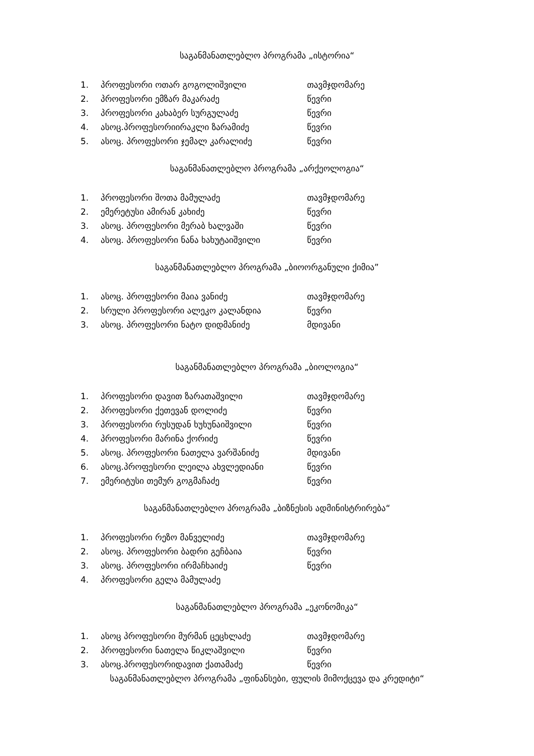საგანმანათლებლო პროგრამა „ისტორია“
1. პროფესორი ოთარ გოგოლიშვილი თავმჯდომარე
2. პროფესორი ემზარ მაკარაძე წევრი
3. პროფესორი კახაბერ სურგულაძე წევრი
4. ასოც.პროფესორიირაკლი ზარამიძე წევრი
5. ასოც. პროფესორი ჯემალ კარალიძე წევრი
საგანმანათლებლო პროგრამა „არქეოლოგია“
1. პროფესორი შოთა მამულაძე თავმჯდომარე
2. ემერეტუსი ამირან კახიძე წევრი
3. ასოც. პროფესორი მერაბ ხალვაში წევრი
4. ასოც. პროფესორი ნანა ხახუტაიშვილი წევრი
საგანმანათლებლო პროგრამა „ბიოორგანული ქიმია”
1. ასოც. პროფესორი მაია ვანიძე თავმჯდომარე
2. სრული პროფესორი ალეკო კალანდია წევრი
3. ასოც. პროფესორი ნატო დიდმანიძე მდივანი
საგანმანათლებლო პროგრამა „ბიოლოგია“
1. პროფესორი დავით ზარათაშვილი თავმჯდომარე
2. პროფესორი ქეთევან დოლიძე წევრი
3. პროფესორი რუსუდან ხუხუნაიშვილი წევრი
4. პროფესორი მარინა ქორიძე წევრი
5. ასოც. პროფესორი ნათელა ვარშანიძე მდივანი
6. ასოც.პროფესორი ლეილა ახვლედიანი წევრი
7. ემერიტუსი თემურ გოგმაჩაძე წევრი
საგანმანათლებლო პროგრამა „ბიზნესის ადმინისტრირება“
1. პროფესორი რეზო მანველიძე თავმჯდომარე
2. ასოც. პროფესორი ბადრი გეჩბაია წევრი
3. ასოც. პროფესორი ირმაჩხაიძე წევრი
4. პროფესორი გელა მამულაძე
საგანმანათლებლო პროგრამა „ეკონომიკა“
1. ასოც პროფესორი მურმან ცეცხლაძე თავმჯდომარე
2. პროფესორი ნათელა წიკლაშვილი წევრი
3. ასოც.პროფესორიდავით ქათამაძე წევრი
საგანმანათლებლო პროგრამა „ფინანსები, ფულის მიმოქცევა და კრედიტი“